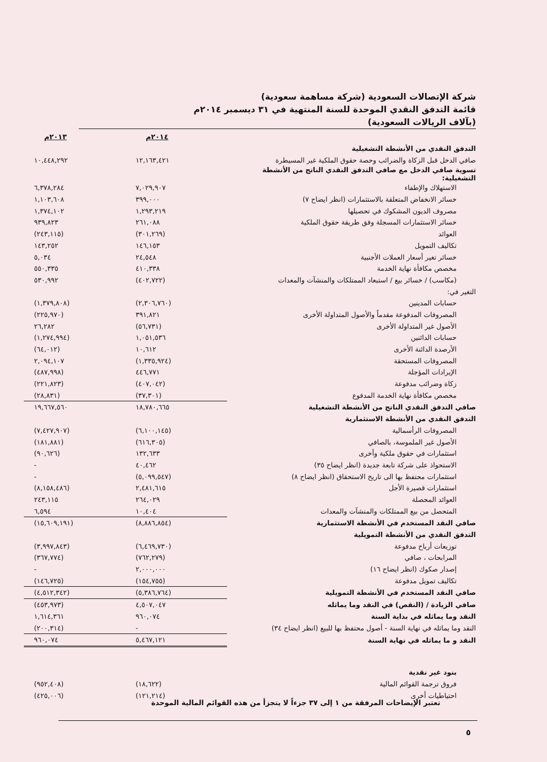شركة الإتصالات السعودية (شركة مساهمة سعودية)
قائمة التدفق النقدي الموحدة للسنة المنتهية في ٣١ ديسمبر ٢٠١٤م
(بآلاف الريالات السعودية)
| | ٢٠١٤م | ٢٠١٣م |
| التدفق النقدي من الأنشطة التشغيلية | | |
| صافي الدخل قبل الزكاة والضرائب وحصة حقوق الملكية غير المسيطرة | ١٢,١٦٣,٤٢١ | ١٠,٤٤٨,٢٩٢ |
| تسوية صافي الدخل مع صافي التدفق النقدي الناتج من الأنشطة التشغيلية: | | |
| الاستهلاك والإطفاء | ٧,٠٢٩,٩٠٧ | ٦,٣٧٨,٢٨٤ |
| خسائر الانخفاض المتعلقة بالاستثمارات (انظر ايضاح ٧) | ٣٩٩,٠٠٠ | ١,١٠٣,٦٠٨ |
| مصروف الديون المشكوك في تحصيلها | ١,٢٩٣,٢١٩ | ١,٣٧٤,١٠٢ |
| خسائر الاستثمارات المسجلة وفق طريقة حقوق الملكية | ٢٦١,٠٨٨ | ٩٣٩,٨٢٣ |
| العوائد | (٣٠١,٢٦٩) | (٢٤٣,١١٥) |
| تكاليف التمويل | ١٤٦,١٥٣ | ١٤٣,٢٥٢ |
| خسائر تغير أسعار العملات الأجنبية | ٢٤,٥٤٨ | ٥,٠٣٤ |
| مخصص مكافأة نهاية الخدمة | ٤١٠,٣٣٨ | ٥٥٠,٣٣٥ |
| (مكاسب) / خسائر بيع / استبعاد الممتلكات والمنشآت والمعدات | (٤٠٢,٧٢٢) | ٥٣٠,٩٩٢ |
| التغير في: | | |
| حسابات المدينين | (٢,٣٠٦,٧٦٠) | (١,٣٧٩,٨٠٨) |
| المصروفات المدفوعة مقدماً والأصول المتداولة الأخرى | ٣٩١,٨٢١ | (٢٢٥,٩٧٠) |
| الأصول غير المتداولة الأخرى | (٥٦,٧٣١) | ٢٦,٢٨٢ |
| حسابات الدائنين | ١,٠٥١,٥٣٦ | (١,٢٧٤,٩٩٤) |
| الأرصدة الدائنة الأخرى | ١٠,٦١٢ | (٦٤,٠١٢) |
| المصروفات المستحقة | (١,٣٣٥,٩٢٤) | ٢,٠٩٤,١٠٧ |
| الإيرادات المؤجلة | ٤٤٦,٧٧١ | (٤٨٧,٩٩٨) |
| زكاة وضرائب مدفوعة | (٤٠٧,٠٤٢) | (٢٢١,٨٢٣) |
| مخصص مكافأة نهاية الخدمة المدفوع | (٣٧,٣٠١) | (٢٨,٨٣١) |
| صافي التدفق النقدي الناتج من الأنشطة التشغيلية | ١٨,٧٨٠,٦٦٥ | ١٩,٦٦٧,٥٦٠ |
| التدفق النقدي من الأنشطة الاستثمارية | | |
| المصروفات الرأسمالية | (٦,١٠٠,١٤٥) | (٧,٤٢٧,٩٠٧) |
| الأصول غير الملموسة، بالصافي | (٦١٦,٣٠٥) | (١٨١,٨٨١) |
| استثمارات في حقوق ملكية وأخرى | ١٣٢,٦٣٣ | (٩٠,٦٢٦) |
| الاستحواذ على شركة تابعة جديدة (انظر ايضاح ٣٥) | ٤٠,٤٦٢ | - |
| استثمارات محتفظ بها الى تاريخ الاستحقاق (انظر ايضاح ٨) | (٥,٠٩٩,٥٤٧) | - |
| استثمارات قصيرة الأجل | ٢,٤٨١,٦١٥ | (٨,١٥٨,٤٨٦) |
| العوائد المحصلة | ٢٦٤,٠٢٩ | ٢٤٣,١١٥ |
| المتحصل من بيع الممتلكات والمنشآت والمعدات | ١٠,٤٠٤ | ٦,٥٩٤ |
| صافي النقد المستخدم في الأنشطة الاستثمارية | (٨,٨٨٦,٨٥٤) | (١٥,٦٠٩,١٩١) |
| التدفق النقدي من الأنشطة التمويلية | | |
| توزيعات أرباح مدفوعة | (٦,٤٦٩,٧٣٠) | (٣,٩٩٧,٨٤٣) |
| المرابحات ، صافي | (٧٦٢,٢٧٩) | (٣٦٧,٧٧٤) |
| إصدار صكوك (انظر ايضاح ١٦) | ٢,٠٠٠,٠٠٠ | - |
| تكاليف تمويل مدفوعة | (١٥٤,٧٥٥) | (١٤٦,٧٢٥) |
| صافي النقد المستخدم في الأنشطة التمويلية | (٥,٣٨٦,٧٦٤) | (٤,٥١٢,٣٤٢) |
| صافي الزيادة / (النقص) في النقد وما يماثله | ٤,٥٠٧,٠٤٧ | (٤٥٣,٩٧٣) |
| النقد وما يماثله في بداية السنة | ٩٦٠,٠٧٤ | ١,٦١٤,٣٦١ |
| النقد وما يماثله في نهاية السنة - أصول محتفظ بها للبيع (انظر ايضاح ٣٤) | - | (٢٠٠,٣١٤) |
| النقد و ما يماثله في نهاية السنة | ٥,٤٦٧,١٢١ | ٩٦٠,٠٧٤ |
| بنود غير نقدية | | |
| فروق ترجمة القوائم المالية | (١٨,٦٢٢) | (٩٥٢,٤٠٨) |
| احتياطيات أخرى | (١٢١,٢١٤) | (٤٢٥,٠٠٦) |
تعتبر الإيضاحات المرفقة من ١ إلى ٣٧ جزءاً لا يتجزأ من هذه القوائم المالية الموحدة
٥